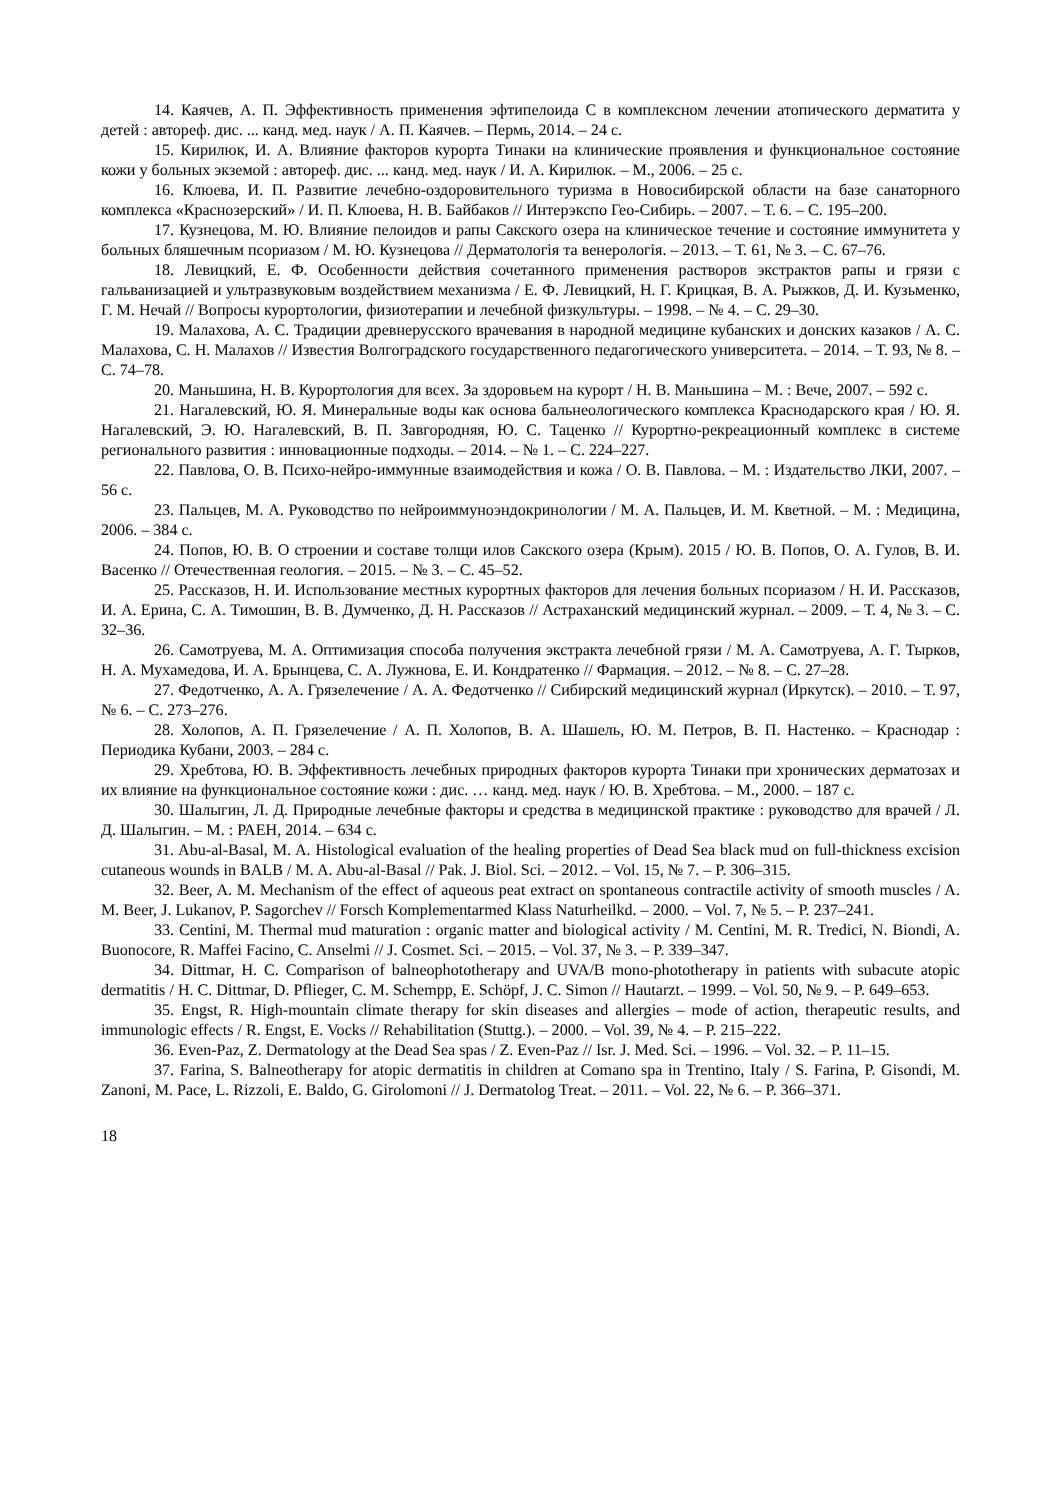14. Каячев, А. П. Эффективность применения эфтипелоида С в комплексном лечении атопического дерматита у детей : автореф. дис. ... канд. мед. наук / А. П. Каячев. – Пермь, 2014. – 24 с.
15. Кирилюк, И. А. Влияние факторов курорта Тинаки на клинические проявления и функциональное состояние кожи у больных экземой : автореф. дис. ... канд. мед. наук / И. А. Кирилюк. – М., 2006. – 25 с.
16. Клюева, И. П. Развитие лечебно-оздоровительного туризма в Новосибирской области на базе санаторного комплекса «Краснозерский» / И. П. Клюева, Н. В. Байбаков // Интерэкспо Гео-Сибирь. – 2007. – Т. 6. – С. 195–200.
17. Кузнецова, М. Ю. Влияние пелоидов и рапы Сакского озера на клиническое течение и состояние иммунитета у больных бляшечным псориазом / М. Ю. Кузнецова // Дерматологія та венерологія. – 2013. – Т. 61, № 3. – С. 67–76.
18. Левицкий, Е. Ф. Особенности действия сочетанного применения растворов экстрактов рапы и грязи с гальванизацией и ультразвуковым воздействием механизма / Е. Ф. Левицкий, Н. Г. Крицкая, В. А. Рыжков, Д. И. Кузьменко, Г. М. Нечай // Вопросы курортологии, физиотерапии и лечебной физкультуры. – 1998. – № 4. – С. 29–30.
19. Малахова, А. С. Традиции древнерусского врачевания в народной медицине кубанских и донских казаков / А. С. Малахова, С. Н. Малахов // Известия Волгоградского государственного педагогического университета. – 2014. – Т. 93, № 8. – С. 74–78.
20. Маньшина, Н. В. Курортология для всех. За здоровьем на курорт / Н. В. Маньшина – М. : Вече, 2007. – 592 с.
21. Нагалевский, Ю. Я. Минеральные воды как основа бальнеологического комплекса Краснодарского края / Ю. Я. Нагалевский, Э. Ю. Нагалевский, В. П. Завгородняя, Ю. С. Таценко // Курортно-рекреационный комплекс в системе регионального развития : инновационные подходы. – 2014. – № 1. – С. 224–227.
22. Павлова, О. В. Психо-нейро-иммунные взаимодействия и кожа / О. В. Павлова. – М. : Издательство ЛКИ, 2007. – 56 с.
23. Пальцев, М. А. Руководство по нейроиммуноэндокринологии / М. А. Пальцев, И. М. Кветной. – М. : Медицина, 2006. – 384 с.
24. Попов, Ю. В. О строении и составе толщи илов Сакского озера (Крым). 2015 / Ю. В. Попов, О. А. Гулов, В. И. Васенко // Отечественная геология. – 2015. – № 3. – С. 45–52.
25. Рассказов, Н. И. Использование местных курортных факторов для лечения больных псориазом / Н. И. Рассказов, И. А. Ерина, С. А. Тимошин, В. В. Думченко, Д. Н. Рассказов // Астраханский медицинский журнал. – 2009. – Т. 4, № 3. – С. 32–36.
26. Самотруева, М. А. Оптимизация способа получения экстракта лечебной грязи / М. А. Самотруева, А. Г. Тырков, Н. А. Мухамедова, И. А. Брынцева, С. А. Лужнова, Е. И. Кондратенко // Фармация. – 2012. – № 8. – С. 27–28.
27. Федотченко, А. А. Грязелечение / А. А. Федотченко // Сибирский медицинский журнал (Иркутск). – 2010. – Т. 97, № 6. – С. 273–276.
28. Холопов, А. П. Грязелечение / А. П. Холопов, В. А. Шашель, Ю. М. Петров, В. П. Настенко. – Краснодар : Периодика Кубани, 2003. – 284 с.
29. Хребтова, Ю. В. Эффективность лечебных природных факторов курорта Тинаки при хронических дерматозах и их влияние на функциональное состояние кожи : дис. … канд. мед. наук / Ю. В. Хребтова. – М., 2000. – 187 с.
30. Шалыгин, Л. Д. Природные лечебные факторы и средства в медицинской практике : руководство для врачей / Л. Д. Шалыгин. – М. : РАЕН, 2014. – 634 с.
31. Abu-al-Basal, M. A. Histological evaluation of the healing properties of Dead Sea black mud on full-thickness excision cutaneous wounds in BALB / M. A. Abu-al-Basal // Pak. J. Biol. Sci. – 2012. – Vol. 15, № 7. – P. 306–315.
32. Beer, A. M. Mechanism of the effect of aqueous peat extract on spontaneous contractile activity of smooth muscles / A. M. Beer, J. Lukanov, P. Sagorchev // Forsch Komplementarmed Klass Naturheilkd. – 2000. – Vol. 7, № 5. – P. 237–241.
33. Centini, M. Thermal mud maturation : organic matter and biological activity / M. Centini, M. R. Tredici, N. Biondi, A. Buonocore, R. Maffei Facino, C. Anselmi // J. Cosmet. Sci. – 2015. – Vol. 37, № 3. – P. 339–347.
34. Dittmar, H. C. Comparison of balneophototherapy and UVA/B mono-phototherapy in patients with subacute atopic dermatitis / H. C. Dittmar, D. Pflieger, C. M. Schempp, E. Schöpf, J. C. Simon // Hautarzt. – 1999. – Vol. 50, № 9. – P. 649–653.
35. Engst, R. High-mountain climate therapy for skin diseases and allergies – mode of action, therapeutic results, and immunologic effects / R. Engst, E. Vocks // Rehabilitation (Stuttg.). – 2000. – Vol. 39, № 4. – P. 215–222.
36. Even-Paz, Z. Dermatology at the Dead Sea spas / Z. Even-Paz // Isr. J. Med. Sci. – 1996. – Vol. 32. – P. 11–15.
37. Farina, S. Balneotherapy for atopic dermatitis in children at Comano spa in Trentino, Italy / S. Farina, P. Gisondi, M. Zanoni, M. Pace, L. Rizzoli, E. Baldo, G. Girolomoni // J. Dermatolog Treat. – 2011. – Vol. 22, № 6. – P. 366–371.
18